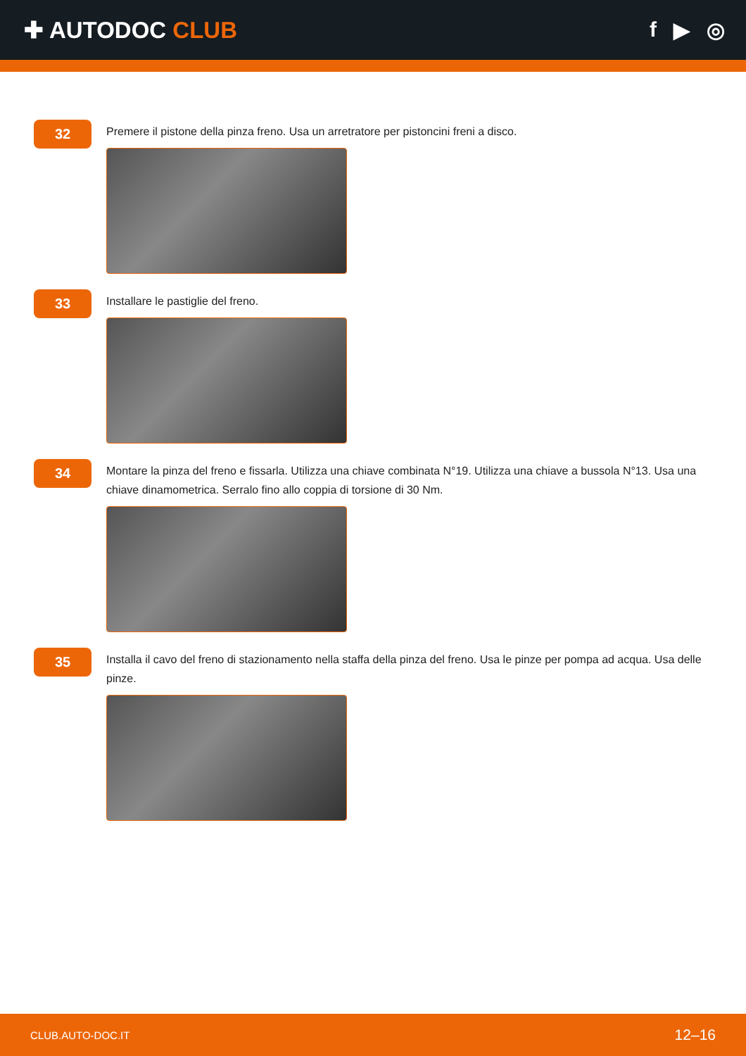✚ AUTODOC CLUB f ▶ ◎
32
Premere il pistone della pinza freno. Usa un arretratore per pistoncini freni a disco.
33
Installare le pastiglie del freno.
34
Montare la pinza del freno e fissarla. Utilizza una chiave combinata N°19. Utilizza una chiave a bussola N°13. Usa una chiave dinamometrica. Serralo fino allo coppia di torsione di 30 Nm.
35
Installa il cavo del freno di stazionamento nella staffa della pinza del freno. Usa le pinze per pompa ad acqua. Usa delle pinze.
CLUB.AUTO-DOC.IT 12–16